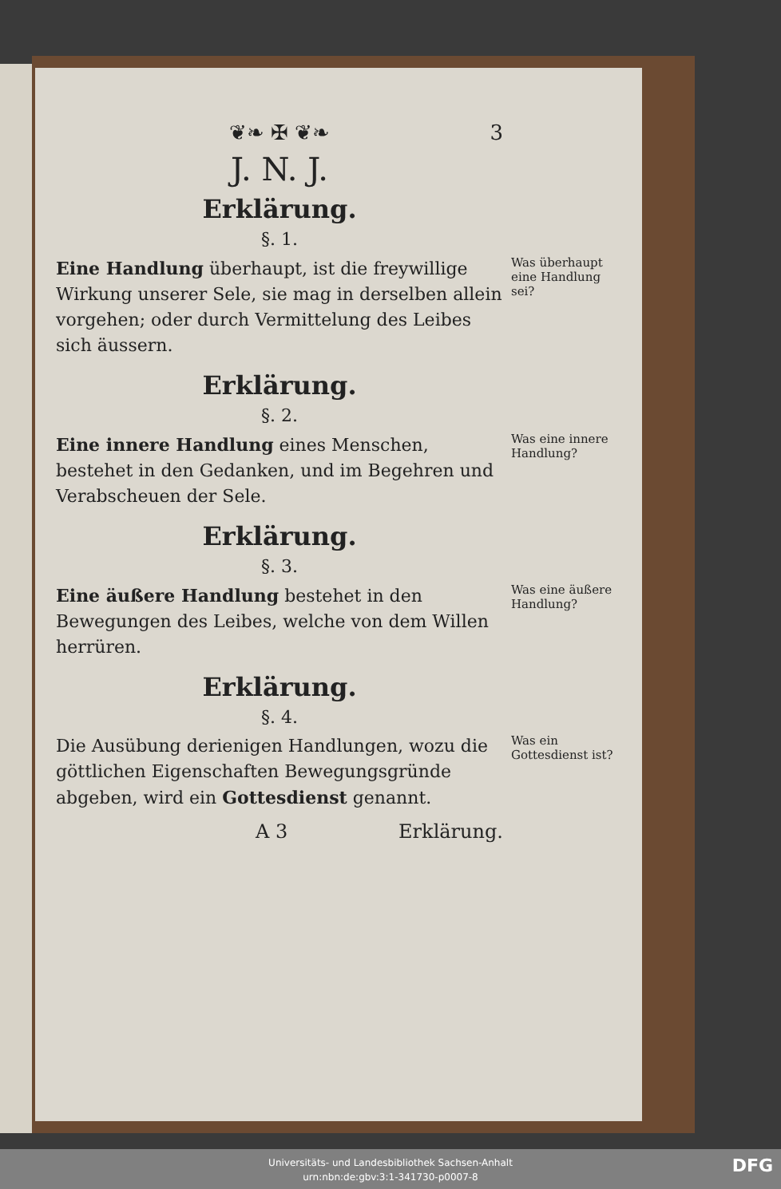❦❧ ✠ ❦❧ 3
J. N. J.
Erklärung.
§. 1.
Was überhaupt eine Handlung sei?
Eine Handlung überhaupt, ist die freywillige Wirkung unserer Sele, sie mag in derselben allein vorgehen; oder durch Vermittelung des Leibes sich äussern.
Erklärung.
§. 2.
Was eine innere Handlung?
Eine innere Handlung eines Menschen, bestehet in den Gedanken, und im Begehren und Verabscheuen der Sele.
Erklärung.
§. 3.
Was eine äußere Handlung?
Eine äußere Handlung bestehet in den Bewegungen des Leibes, welche von dem Willen herrüren.
Erklärung.
§. 4.
Was ein Gottesdienst ist?
Die Ausübung derienigen Handlungen, wozu die göttlichen Eigenschaften Bewegungsgründe abgeben, wird ein Gottesdienst genannt.
A 3 Erklärung.
Universitäts- und Landesbibliothek Sachsen-Anhalt
urn:nbn:de:gbv:3:1-341730-p0007-8
DFG